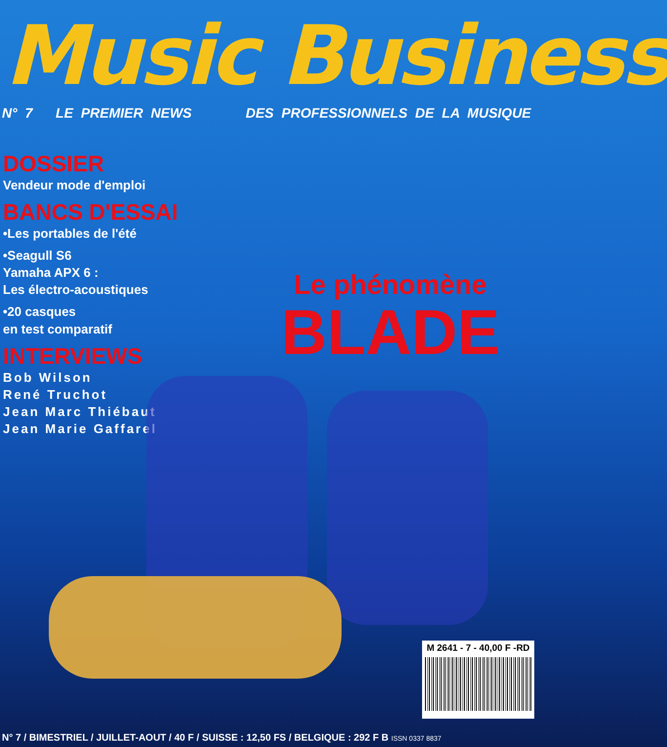Music Business
N° 7 LE PREMIER NEWS DES PROFESSIONNELS DE LA MUSIQUE
DOSSIER
Vendeur mode d'emploi
BANCS D'ESSAI
•Les portables de l'été
•Seagull S6
Yamaha APX 6 :
Les électro-acoustiques
•20 casques
en test comparatif
INTERVIEWS
Bob Wilson
René Truchot
Jean Marc Thiébaut
Jean Marie Gaffarel
Le phénomène
BLADE
M 2641 - 7 - 40,00 F -RD
N° 7 / BIMESTRIEL / JUILLET-AOUT / 40 F / SUISSE : 12,50 FS / BELGIQUE : 292 F B ISSN 0337 8837